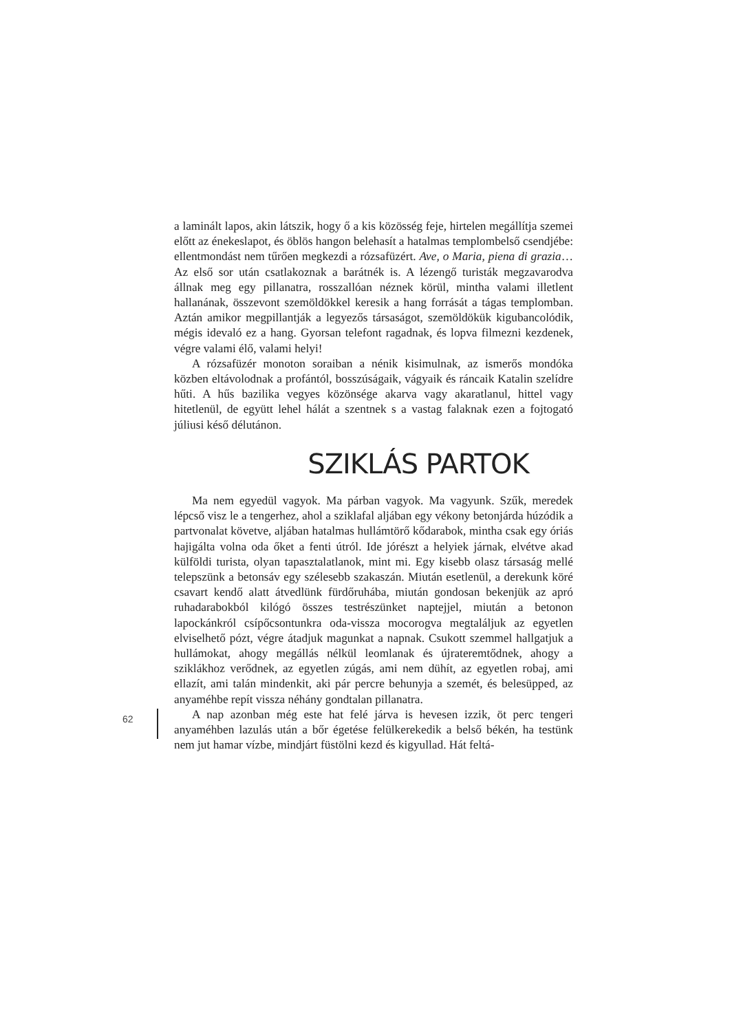a laminált lapos, akin látszik, hogy ő a kis közösség feje, hirtelen megállítja szemei előtt az énekeslapot, és öblös hangon belehasít a hatalmas templombelső csendjébe: ellentmondást nem tűrően megkezdi a rózsafüzért. Ave, o Maria, piena di grazia… Az első sor után csatlakoznak a barátnék is. A lézengő turisták megzavarodva állnak meg egy pillanatra, rosszallóan néznek körül, mintha valami illetlent hallanának, összevont szemöldökkel keresik a hang forrását a tágas templomban. Aztán amikor megpillantják a legyezős társaságot, szemöldökük kigubancolódik, mégis idevaló ez a hang. Gyorsan telefont ragadnak, és lopva filmezni kezdenek, végre valami élő, valami helyi!
A rózsafüzér monoton soraiban a nénik kisimulnak, az ismerős mondóka közben eltávolodnak a profántól, bosszúságaik, vágyaik és ráncaik Katalin szelídre hűti. A hűs bazilika vegyes közönsége akarva vagy akaratlanul, hittel vagy hitetlenül, de együtt lehel hálát a szentnek s a vastag falaknak ezen a fojtogató júliusi késő délutánon.
SZIKLÁS PARTOK
Ma nem egyedül vagyok. Ma párban vagyok. Ma vagyunk. Szűk, meredek lépcső visz le a tengerhez, ahol a sziklafal aljában egy vékony betonjárda húzódik a partvonalat követve, aljában hatalmas hullámtörő kődarabok, mintha csak egy óriás hajigálta volna oda őket a fenti útról. Ide jórészt a helyiek járnak, elvétve akad külföldi turista, olyan tapasztalatlanok, mint mi. Egy kisebb olasz társaság mellé telepszünk a betonsáv egy szélesebb szakaszán. Miután esetlenül, a derekunk köré csavart kendő alatt átvedlünk fürdőruhába, miután gondosan bekenjük az apró ruhadarabokból kilógó összes testrészünket naptejjel, miután a betonon lapockánkról csípőcsontunkra oda-vissza mocorogva megtaláljuk az egyetlen elviselhető pózt, végre átadjuk magunkat a napnak. Csukott szemmel hallgatjuk a hullámokat, ahogy megállás nélkül leomlanak és újrateremtődnek, ahogy a sziklákhoz verődnek, az egyetlen zúgás, ami nem dühít, az egyetlen robaj, ami ellazít, ami talán mindenkit, aki pár percre behunyja a szemét, és belesüpped, az anyaméhbe repít vissza néhány gondtalan pillanatra.
A nap azonban még este hat felé járva is hevesen izzik, öt perc tengeri anyaméhben lazulás után a bőr égetése felülkerekedik a belső békén, ha testünk nem jut hamar vízbe, mindjárt füstölni kezd és kigyullad. Hát feltá-
62